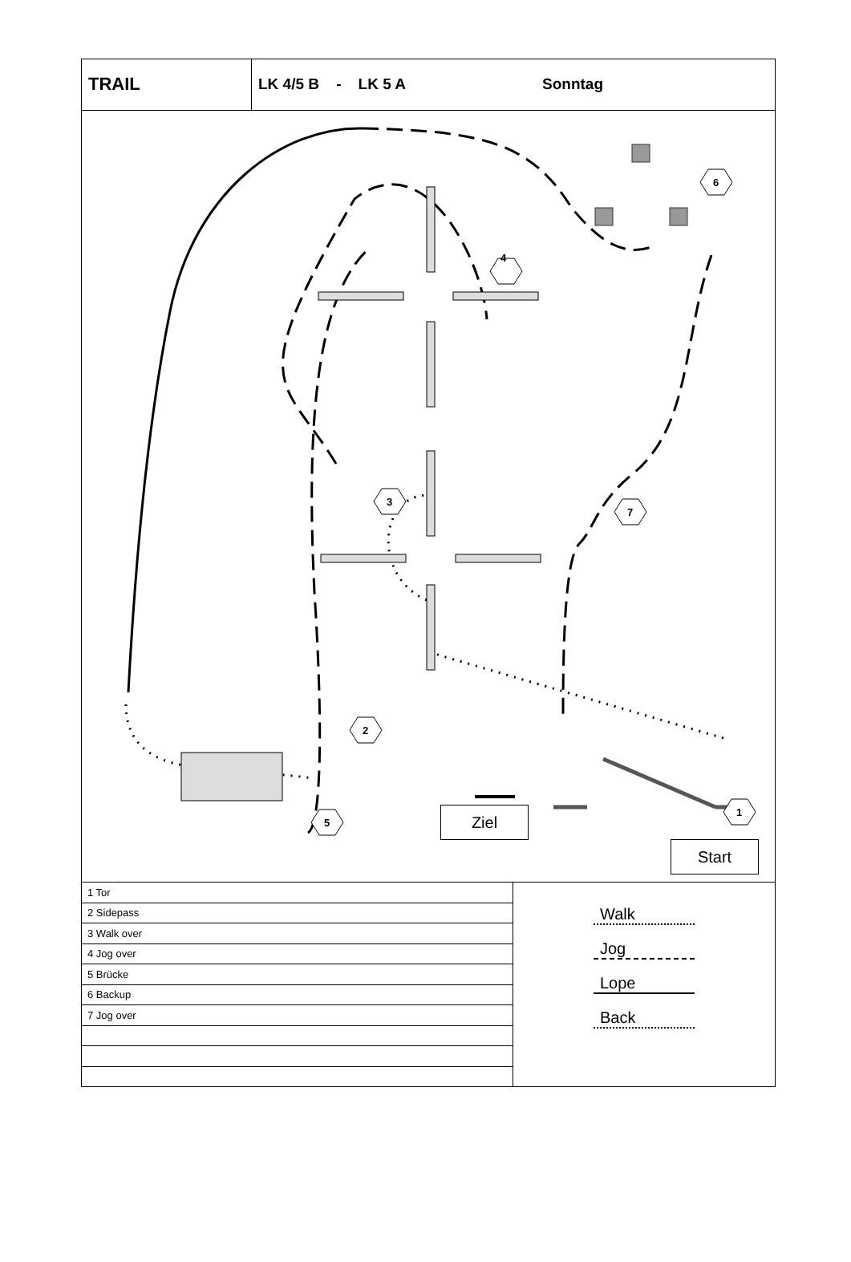TRAIL
LK 4/5 B - LK 5 A Sonntag
4
3
7
6
2
5
1
Ziel
Start
| 1 Tor |
| 2 Sidepass |
| 3 Walk over |
| 4 Jog over |
| 5 Brücke |
| 6 Backup |
| 7 Jog over |
Walk
Jog
Lope
Back